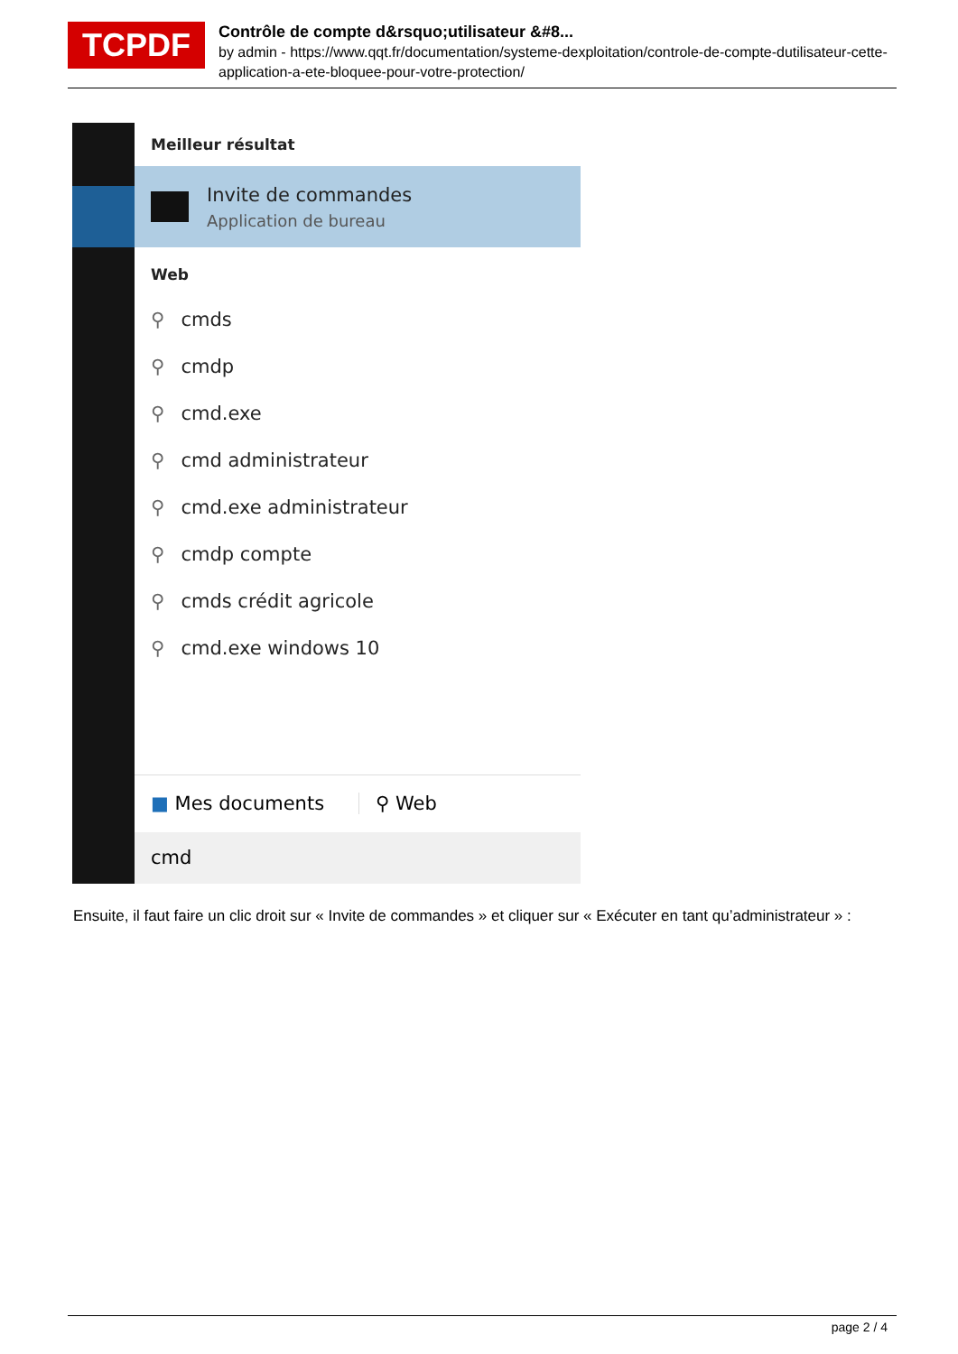TCPDF
Contrôle de compte d&rsquo;utilisateur &#8...
by admin - https://www.qqt.fr/documentation/systeme-dexploitation/controle-de-compte-dutilisateur-cette-application-a-ete-bloquee-pour-votre-protection/
Meilleur résultat
Invite de commandes
Application de bureau
Web
⚲ cmds
⚲ cmdp
⚲ cmd.exe
⚲ cmd administrateur
⚲ cmd.exe administrateur
⚲ cmdp compte
⚲ cmds crédit agricole
⚲ cmd.exe windows 10
■ Mes documents ⚲ Web
cmd
Ensuite, il faut faire un clic droit sur « Invite de commandes » et cliquer sur « Exécuter en tant qu’administrateur » :
page 2 / 4